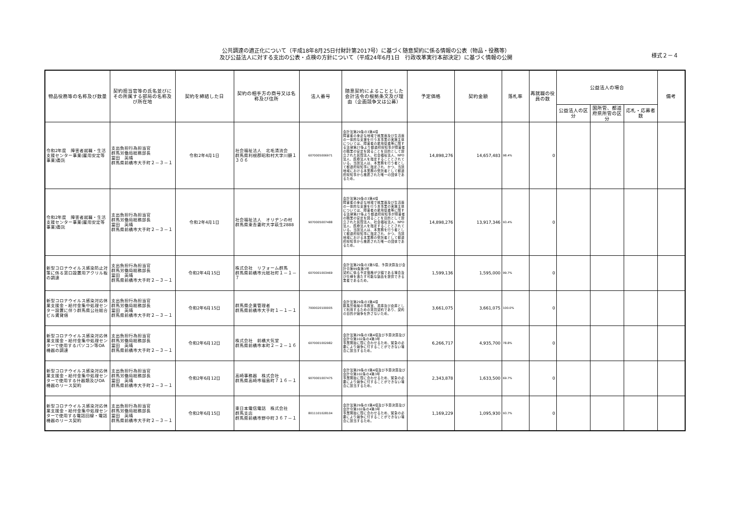公共調達の適正化について（平成18年8月25日付財計第2017号）に基づく随意契約に係る情報の公表（物品・役務等）
及び公益法人に対する支出の公表・点検の方針について（平成24年6月1日　行政改革実行本部決定）に基づく情報の公開
様式２－４
| 物品役務等の名称及び数量 | 契約担当官等の氏名並びにその所属する部局の名称及び所在地 | 契約を締結した日 | 契約の相手方の商号又は名称及び住所 | 法人番号 | 随意契約によることとした会計法令の根拠条文及び理由（企画競争又は公募） | 予定価格 | 契約金額 | 落札率 | 再就職の役員の数 | 公益法人の場合 | | | 備考 |
| --- | --- | --- | --- | --- | --- | --- | --- | --- | --- | --- | --- | --- | --- |
| | | | | | | | | | | 公益法人の区分 | 国所管、都道府県所管の区分 | 応札・応募者数 | |
| 令和2年度 障害者就職・生活支援センター事業(雇用安定等事業)委託 | 支出負担行為担当官 群馬労働局総務部長 冨田 英晴 群馬県前橋市大手町２－３－１ | 令和2年4月1日 | 社会福祉法人 北毛清流会 群馬県利根郡昭和村大字川額１３０６ | 6070005006971 | 会計法第29条の3第4項 障害者の身近な地域で就業面及び生活面の一体的な支援を行う本事業の実施主体については、障害者の雇用促進等に関する法律第27条より都道府県知事が障害者の職業の安定を図ることを目的として設立された民間法人、社会福祉法人、NPO法人、医療法人を指定することとされている。当該法人は、本業務を行う者として都道府県知事に指定され、かつ、当該地域における本業務の受託者として都道府県知事から推薦された唯一の団体であるため。 | 14,898,276 | 14,657,483 | 98.4% | 0 | | | | |
| 令和2年度 障害者就職・生活支援センター事業(雇用安定等事業)委託 | 支出負担行為担当官 群馬労働局総務部長 冨田 英晴 群馬県前橋市大手町２－３－１ | 令和2年4月1日 | 社会福祉法人 オリヂンの村 群馬県東吾妻町大字萩生2888 | 9070005007488 | 会計法第29条の3第4項 障害者の身近な地域で就業面及び生活面の一体的な支援を行う本事業の実施主体については、障害者の雇用促進等に関する法律第27条より都道府県知事が障害者の職業の安定を図ることを目的として設立された民間法人、社会福祉法人、NPO法人、医療法人を指定することとされている。当該法人は、本業務を行う者として都道府県知事に指定され、かつ、当該地域における本業務の受託者として都道府県知事から推薦された唯一の団体であるため。 | 14,898,276 | 13,917,346 | 93.4% | 0 | | | | |
| 新型コロナウイルス感染防止対策に係る窓口設置用アクリル板の調達 | 支出負担行為担当官 群馬労働局総務部長 冨田 英晴 群馬県前橋市大手町２－３－１ | 令和2年4月15日 | 株式会社 リフォーム群馬 群馬県前橋市元総社町１－１－７ | 6070001003469 | 会計法第29条の3第5項、予算決算及び会計令第99条第3号 契約に係る予定価格が少額である場合及び仕様を満たす可能な製品を提供できる業者であるため。 | 1,599,136 | 1,595,000 | 99.7% | 0 | | | | |
| 新型コロナウイルス感染対応休業支援金・給付金集中処理センター設置に伴う群馬県公社総合ビル賃貸借 | 支出負担行為担当官 群馬労働局総務部長 冨田 英晴 群馬県前橋市大手町２－３－１ | 令和2年6月15日 | 群馬県企業管理者 群馬県前橋市大手町１－１－１ | 7000020100005 | 会計法第29条の3第4項 群馬労働局の事務室、書庫及び倉庫として利用するための賃貸契約であり、契約の目的が競争を許さないため。 | 3,661,075 | 3,661,075 | 100.0% | 0 | | | | |
| 新型コロナウイルス感染対応休業支援金・給付金集中処理センターで使用するパソコン等OA機器の調達 | 支出負担行為担当官 群馬労働局総務部長 冨田 英晴 群馬県前橋市大手町２－３－１ | 令和2年6月12日 | 株式会社 前橋大気堂 群馬県前橋市本町２－２－１６ | 6070001002982 | 会計法第29条の3第4項及び予算決算及び会計令第102条の4第3号 事業開始に間に合わせるため、緊急の必要により競争に付することができない場合に該当するため。 | 6,266,717 | 4,935,700 | 78.8% | 0 | | | | |
| 新型コロナウイルス感染対応休業支援金・給付金集中処理センターで使用する什器類及びOA機器のリース契約 | 支出負担行為担当官 群馬労働局総務部長 冨田 英晴 群馬県前橋市大手町２－３－１ | 令和2年6月12日 | 高崎事務器 株式会社 群馬県高崎市福島町７１６－１ | 9070001007475 | 会計法第29条の3第4項及び予算決算及び会計令第102条の4第3号 事業開始に間に合わせるため、緊急の必要により競争に付することができない場合に該当するため。 | 2,343,878 | 1,633,500 | 69.7% | 0 | | | | |
| 新型コロナウイルス感染対応休業支援金・給付金集中処理センターで使用する電話回線・電話機器のリース契約 | 支出負担行為担当官 群馬労働局総務部長 冨田 英晴 群馬県前橋市大手町２－３－１ | 令和2年6月15日 | 東日本電信電話 株式会社 群馬支店 群馬県前橋市野中町３６７－１ | 8011101028104 | 会計法第29条の3第4項及び予算決算及び会計令第102条の4第3号 事業開始に間に合わせるため、緊急の必要により競争に付することができない場合に該当するため。 | 1,169,229 | 1,095,930 | 93.7% | 0 | | | | |